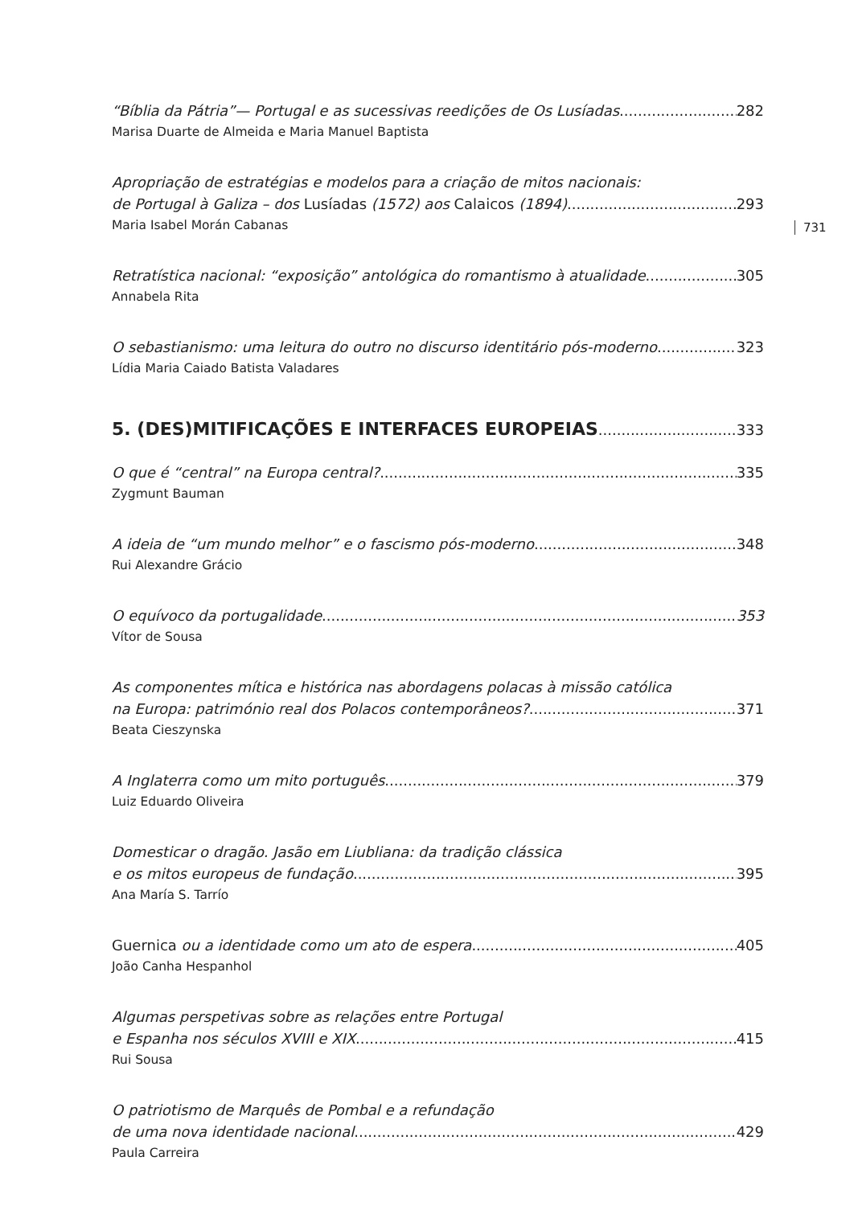731
“Bíblia da Pátria”— Portugal e as sucessivas reedições de Os Lusíadas 282
Marisa Duarte de Almeida e Maria Manuel Baptista
Apropriação de estratégias e modelos para a criação de mitos nacionais:
de Portugal à Galiza – dos Lusíadas (1572) aos Calaicos (1894) 293
Maria Isabel Morán Cabanas
Retratística nacional: “exposição” antológica do romantismo à atualidade 305
Annabela Rita
O sebastianismo: uma leitura do outro no discurso identitário pós-moderno 323
Lídia Maria Caiado Batista Valadares
5. (DES)MITIFICAÇÕES E INTERFACES EUROPEIAS 333
O que é “central” na Europa central? 335
Zygmunt Bauman
A ideia de “um mundo melhor” e o fascismo pós-moderno 348
Rui Alexandre Grácio
O equívoco da portugalidade 353
Vítor de Sousa
As componentes mítica e histórica nas abordagens polacas à missão católica
na Europa: património real dos Polacos contemporâneos? 371
Beata Cieszynska
A Inglaterra como um mito português 379
Luiz Eduardo Oliveira
Domesticar o dragão. Jasão em Liubliana: da tradição clássica
e os mitos europeus de fundação 395
Ana María S. Tarrío
Guernica ou a identidade como um ato de espera 405
João Canha Hespanhol
Algumas perspetivas sobre as relações entre Portugal
e Espanha nos séculos XVIII e XIX 415
Rui Sousa
O patriotismo de Marquês de Pombal e a refundação
de uma nova identidade nacional 429
Paula Carreira